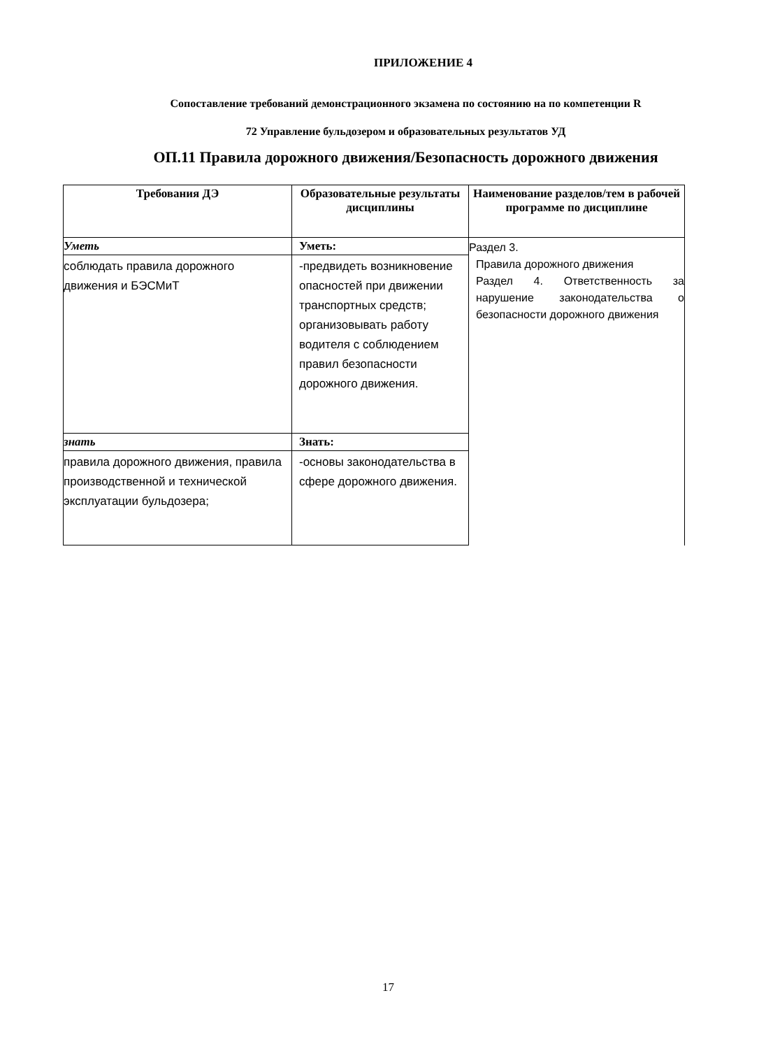ПРИЛОЖЕНИЕ 4
Сопоставление требований демонстрационного экзамена по состоянию на по компетенции R
72 Управление бульдозером и образовательных результатов УД
ОП.11 Правила дорожного движения/Безопасность дорожного движения
| Требования ДЭ | Образовательные результаты дисциплины | Наименование разделов/тем в рабочей программе по дисциплине |
| --- | --- | --- |
| Уметь | Уметь: | Раздел 3. Правила дорожного движения Раздел 4. Ответственность за нарушение законодательства о безопасности дорожного движения |
| соблюдать правила дорожного движения и БЭСМиТ | -предвидеть возникновение опасностей при движении транспортных средств; организовывать работу водителя с соблюдением правил безопасности дорожного движения. | |
| знать | Знать: | |
| правила дорожного движения, правила производственной и технической эксплуатации бульдозера; | -основы законодательства в сфере дорожного движения. | |
17